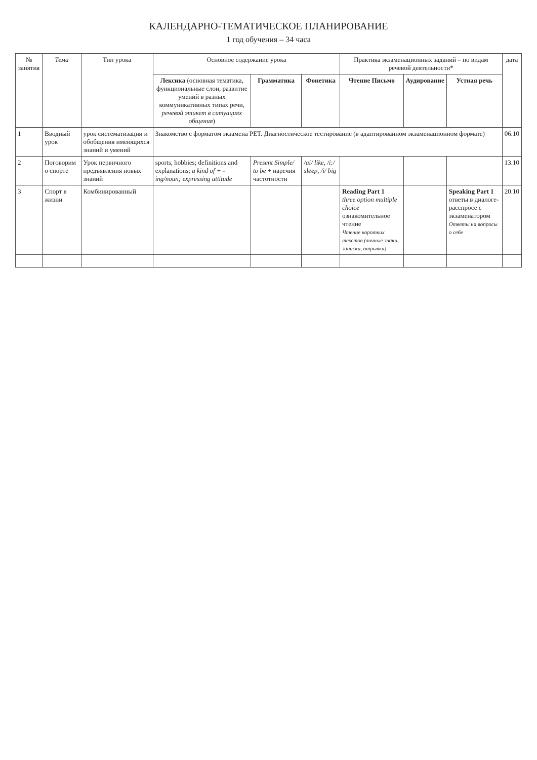КАЛЕНДАРНО-ТЕМАТИЧЕСКОЕ ПЛАНИРОВАНИЕ
1 год обучения – 34 часа
| № занятия | Тема | Тип урока | Основное содержание урока | | | Практика экзаменационных заданий – по видам речевой деятельности* | | | дата |
| --- | --- | --- | --- | --- | --- | --- | --- | --- | --- |
| | | | Лексика (основная тематика, функциональные слои, развитие умений в разных коммуникативных типах речи, речевой этикет в ситуациях общения ) | Грамматика | Фонетика | Чтение Письмо | Аудирование | Устная речь | |
| 1 | Вводный урок | урок систематизации и обобщения имеющихся знаний и умений | Знакомство с форматом экзамена PET. Диагностическое тестирование (в адаптированном экзаменационном формате) | | | | | | 06.10 |
| 2 | Поговорим о спорте | Урок первичного предъявления новых знаний | sports, hobbies; definitions and explanations; a kind of + -ing/noun; expressing attitude | Present Simple/ to be + наречия частотности | /ai/ like, /i:/ sleep, /i/ big | | | | 13.10 |
| 3 | Спорт в жизни | Комбинированный | | | | Reading Part 1 three option multiple choice ознакомительное чтение Чтение коротких текстов (личные знаки, записки, отрывки) | | Speaking Part 1 ответы в диалоге-расспросе с экзаменатором Ответы на вопросы о себе | 20.10 |